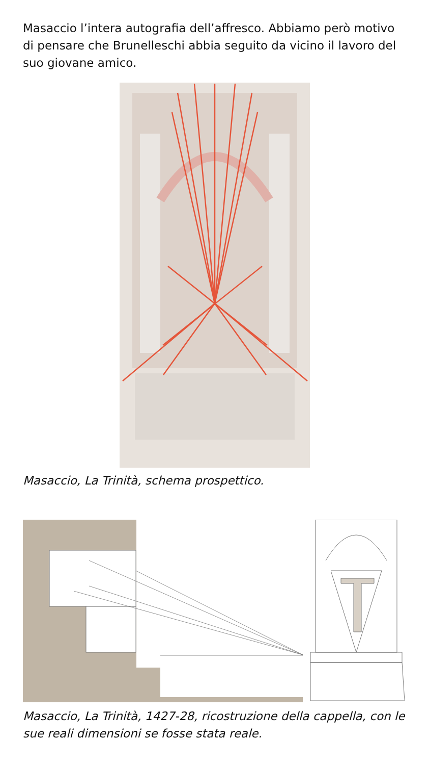Masaccio l’intera autografia dell’affresco. Abbiamo però motivo di pensare che Brunelleschi abbia seguito da vicino il lavoro del suo giovane amico.
Masaccio, La Trinità, schema prospettico.
Masaccio, La Trinità, 1427-28, ricostruzione della cappella, con le sue reali dimensioni se fosse stata reale.